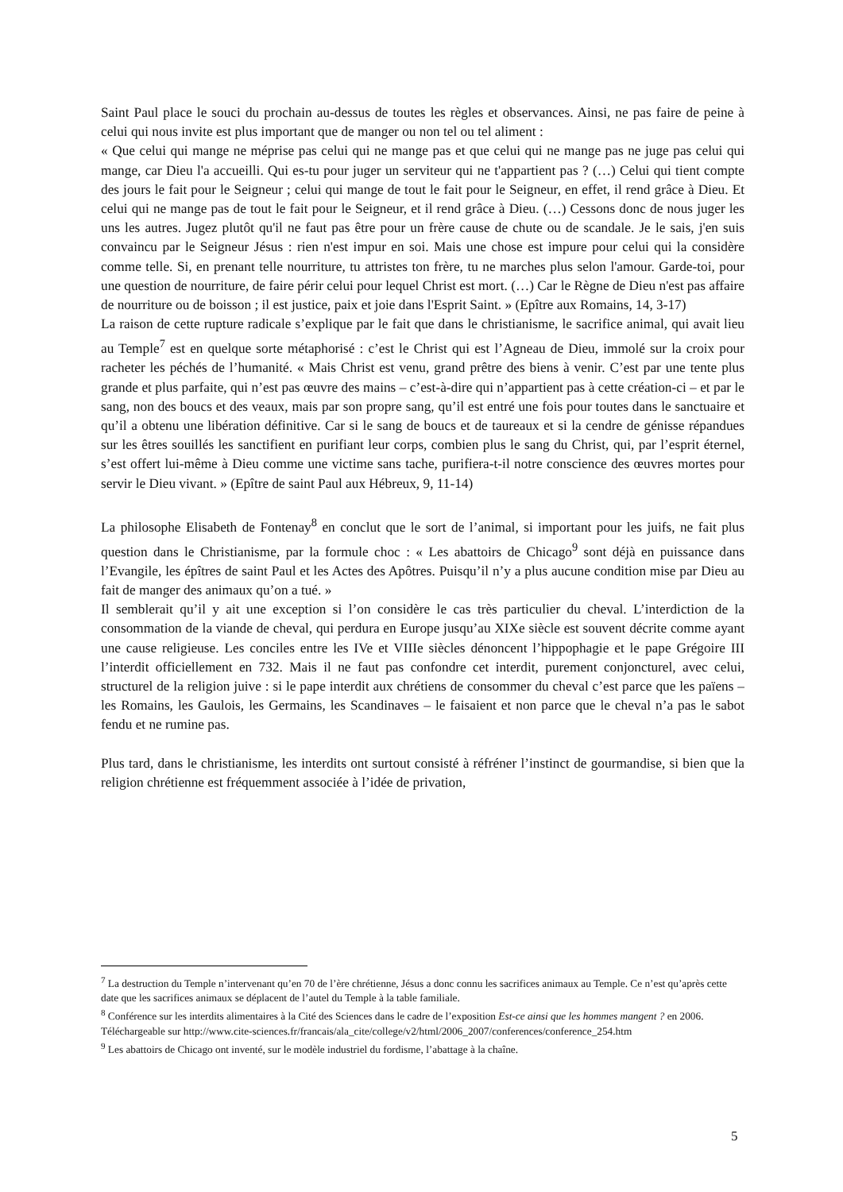Saint Paul place le souci du prochain au-dessus de toutes les règles et observances. Ainsi, ne pas faire de peine à celui qui nous invite est plus important que de manger ou non tel ou tel aliment :
« Que celui qui mange ne méprise pas celui qui ne mange pas et que celui qui ne mange pas ne juge pas celui qui mange, car Dieu l'a accueilli. Qui es-tu pour juger un serviteur qui ne t'appartient pas ? (…) Celui qui tient compte des jours le fait pour le Seigneur ; celui qui mange de tout le fait pour le Seigneur, en effet, il rend grâce à Dieu. Et celui qui ne mange pas de tout le fait pour le Seigneur, et il rend grâce à Dieu. (…) Cessons donc de nous juger les uns les autres. Jugez plutôt qu'il ne faut pas être pour un frère cause de chute ou de scandale. Je le sais, j'en suis convaincu par le Seigneur Jésus : rien n'est impur en soi. Mais une chose est impure pour celui qui la considère comme telle. Si, en prenant telle nourriture, tu attristes ton frère, tu ne marches plus selon l'amour. Garde-toi, pour une question de nourriture, de faire périr celui pour lequel Christ est mort. (…) Car le Règne de Dieu n'est pas affaire de nourriture ou de boisson ; il est justice, paix et joie dans l'Esprit Saint. » (Epître aux Romains, 14, 3-17)
La raison de cette rupture radicale s’explique par le fait que dans le christianisme, le sacrifice animal, qui avait lieu au Temple<sup>7</sup> est en quelque sorte métaphorisé : c’est le Christ qui est l’Agneau de Dieu, immolé sur la croix pour racheter les péchés de l’humanité. « Mais Christ est venu, grand prêtre des biens à venir. C’est par une tente plus grande et plus parfaite, qui n’est pas œuvre des mains – c’est-à-dire qui n’appartient pas à cette création-ci – et par le sang, non des boucs et des veaux, mais par son propre sang, qu’il est entré une fois pour toutes dans le sanctuaire et qu’il a obtenu une libération définitive. Car si le sang de boucs et de taureaux et si la cendre de génisse répandues sur les êtres souillés les sanctifient en purifiant leur corps, combien plus le sang du Christ, qui, par l’esprit éternel, s’est offert lui-même à Dieu comme une victime sans tache, purifiera-t-il notre conscience des œuvres mortes pour servir le Dieu vivant. » (Epître de saint Paul aux Hébreux, 9, 11-14)
La philosophe Elisabeth de Fontenay<sup>8</sup> en conclut que le sort de l’animal, si important pour les juifs, ne fait plus question dans le Christianisme, par la formule choc : « Les abattoirs de Chicago<sup>9</sup> sont déjà en puissance dans l’Evangile, les épîtres de saint Paul et les Actes des Apôtres. Puisqu’il n’y a plus aucune condition mise par Dieu au fait de manger des animaux qu’on a tué. »
Il semblerait qu’il y ait une exception si l’on considère le cas très particulier du cheval. L’interdiction de la consommation de la viande de cheval, qui perdura en Europe jusqu’au XIXe siècle est souvent décrite comme ayant une cause religieuse. Les conciles entre les IVe et VIIIe siècles dénoncent l’hippophagie et le pape Grégoire III l’interdit officiellement en 732. Mais il ne faut pas confondre cet interdit, purement conjoncturel, avec celui, structurel de la religion juive : si le pape interdit aux chrétiens de consommer du cheval c’est parce que les païens – les Romains, les Gaulois, les Germains, les Scandinaves – le faisaient et non parce que le cheval n’a pas le sabot fendu et ne rumine pas.
Plus tard, dans le christianisme, les interdits ont surtout consisté à réfréner l’instinct de gourmandise, si bien que la religion chrétienne est fréquemment associée à l’idée de privation,
<sup>7</sup> La destruction du Temple n’intervenant qu’en 70 de l’ère chrétienne, Jésus a donc connu les sacrifices animaux au Temple. Ce n’est qu’après cette date que les sacrifices animaux se déplacent de l’autel du Temple à la table familiale.
<sup>8</sup> Conférence sur les interdits alimentaires à la Cité des Sciences dans le cadre de l’exposition Est-ce ainsi que les hommes mangent ? en 2006. Téléchargeable sur http://www.cite-sciences.fr/francais/ala_cite/college/v2/html/2006_2007/conferences/conference_254.htm
<sup>9</sup> Les abattoirs de Chicago ont inventé, sur le modèle industriel du fordisme, l’abattage à la chaîne.
5